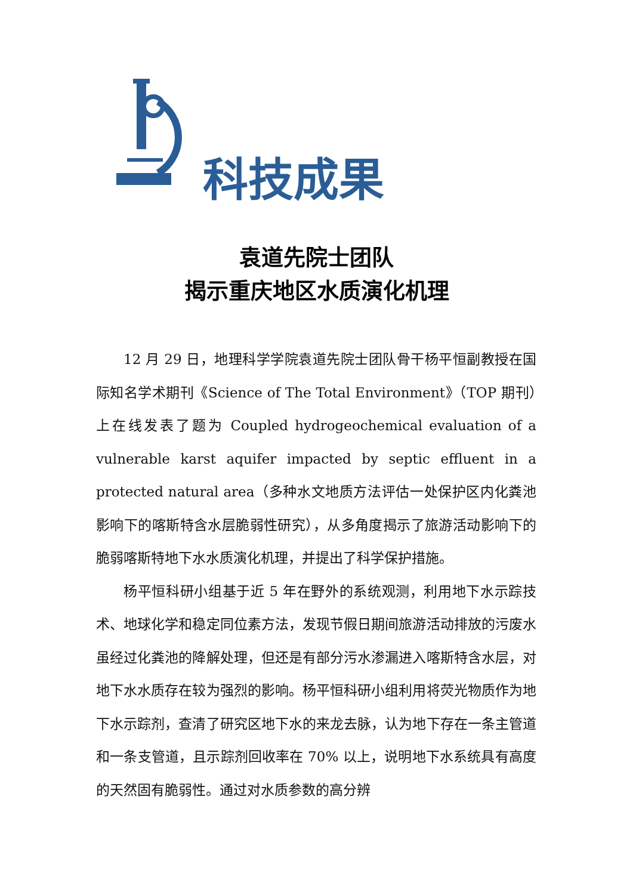科技成果
袁道先院士团队
揭示重庆地区水质演化机理
12 月 29 日，地理科学学院袁道先院士团队骨干杨平恒副教授在国际知名学术期刊《Science of The Total Environment》（TOP 期刊）上在线发表了题为 Coupled hydrogeochemical evaluation of a vulnerable karst aquifer impacted by septic effluent in a protected natural area（多种水文地质方法评估一处保护区内化粪池影响下的喀斯特含水层脆弱性研究），从多角度揭示了旅游活动影响下的脆弱喀斯特地下水水质演化机理，并提出了科学保护措施。
杨平恒科研小组基于近 5 年在野外的系统观测，利用地下水示踪技术、地球化学和稳定同位素方法，发现节假日期间旅游活动排放的污废水虽经过化粪池的降解处理，但还是有部分污水渗漏进入喀斯特含水层，对地下水水质存在较为强烈的影响。杨平恒科研小组利用将荧光物质作为地下水示踪剂，查清了研究区地下水的来龙去脉，认为地下存在一条主管道和一条支管道，且示踪剂回收率在 70% 以上，说明地下水系统具有高度的天然固有脆弱性。通过对水质参数的高分辨